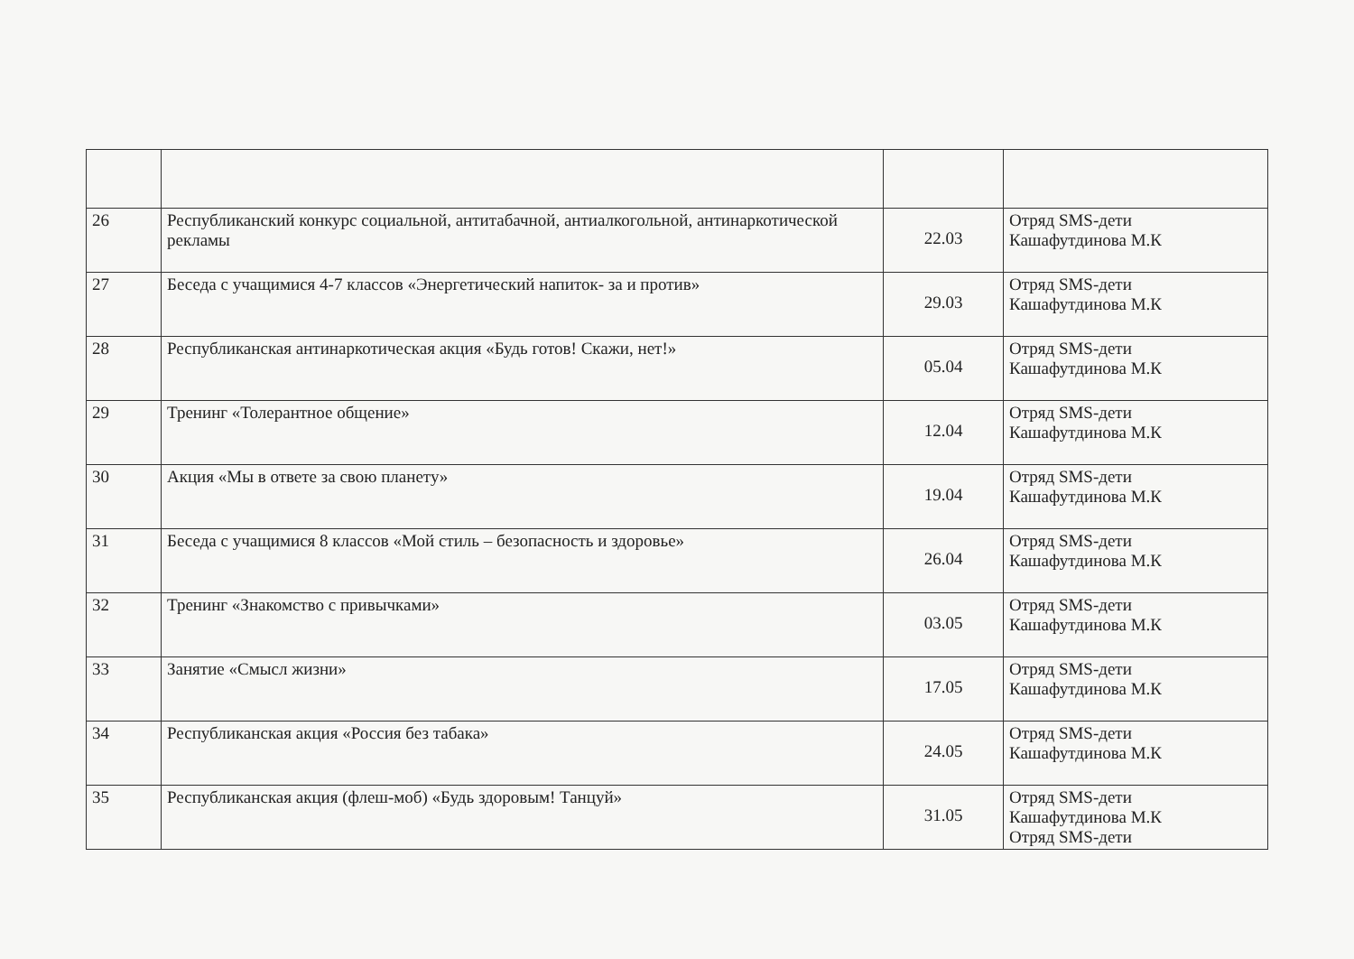| 26 | Республиканский конкурс социальной, антитабачной, антиалкогольной, антинаркотической рекламы | 22.03 | Отряд SMS-дети Кашафутдинова М.К |
| 27 | Беседа с учащимися 4-7 классов «Энергетический напиток- за и против» | 29.03 | Отряд SMS-дети Кашафутдинова М.К |
| 28 | Республиканская антинаркотическая акция «Будь готов! Скажи, нет!» | 05.04 | Отряд SMS-дети Кашафутдинова М.К |
| 29 | Тренинг «Толерантное общение» | 12.04 | Отряд SMS-дети Кашафутдинова М.К |
| 30 | Акция «Мы в ответе за свою планету» | 19.04 | Отряд SMS-дети Кашафутдинова М.К |
| 31 | Беседа с учащимися 8 классов «Мой стиль – безопасность и здоровье» | 26.04 | Отряд SMS-дети Кашафутдинова М.К |
| 32 | Тренинг «Знакомство с привычками» | 03.05 | Отряд SMS-дети Кашафутдинова М.К |
| 33 | Занятие «Смысл жизни» | 17.05 | Отряд SMS-дети Кашафутдинова М.К |
| 34 | Республиканская акция «Россия без табака» | 24.05 | Отряд SMS-дети Кашафутдинова М.К |
| 35 | Республиканская акция (флеш-моб) «Будь здоровым! Танцуй» | 31.05 | Отряд SMS-дети Кашафутдинова М.К Отряд SMS-дети |